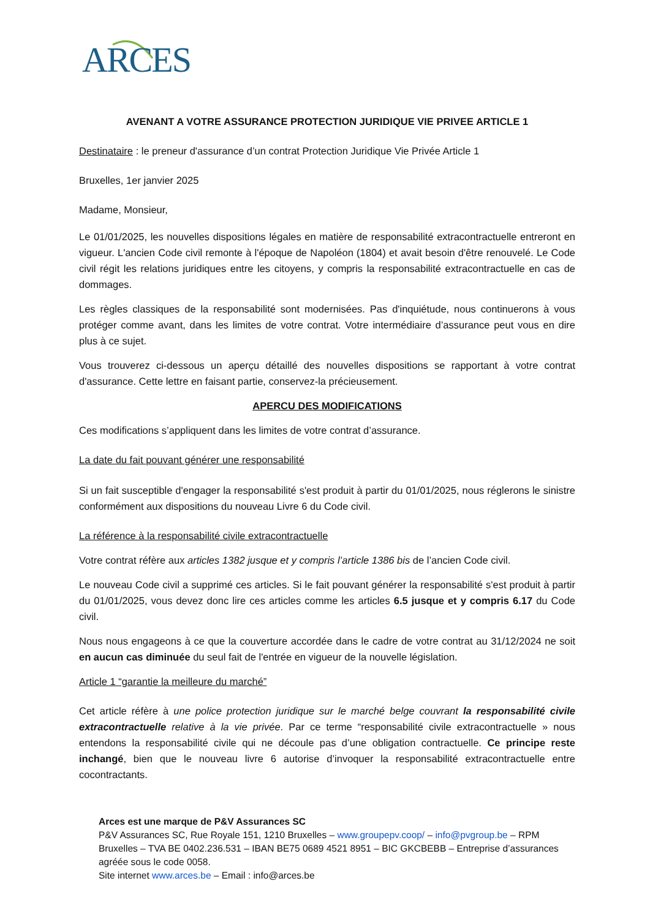ARCES
AVENANT A VOTRE ASSURANCE PROTECTION JURIDIQUE VIE PRIVEE ARTICLE 1
Destinataire : le preneur d'assurance d’un contrat Protection Juridique Vie Privée Article 1
Bruxelles, 1er janvier 2025
Madame, Monsieur,
Le 01/01/2025, les nouvelles dispositions légales en matière de responsabilité extracontractuelle entreront en vigueur. L'ancien Code civil remonte à l'époque de Napoléon (1804) et avait besoin d'être renouvelé. Le Code civil régit les relations juridiques entre les citoyens, y compris la responsabilité extracontractuelle en cas de dommages.
Les règles classiques de la responsabilité sont modernisées. Pas d'inquiétude, nous continuerons à vous protéger comme avant, dans les limites de votre contrat. Votre intermédiaire d’assurance peut vous en dire plus à ce sujet.
Vous trouverez ci-dessous un aperçu détaillé des nouvelles dispositions se rapportant à votre contrat d'assurance. Cette lettre en faisant partie, conservez-la précieusement.
APERCU DES MODIFICATIONS
Ces modifications s’appliquent dans les limites de votre contrat d’assurance.
La date du fait pouvant générer une responsabilité
Si un fait susceptible d'engager la responsabilité s'est produit à partir du 01/01/2025, nous réglerons le sinistre conformément aux dispositions du nouveau Livre 6 du Code civil.
La référence à la responsabilité civile extracontractuelle
Votre contrat réfère aux articles 1382 jusque et y compris l’article 1386 bis de l’ancien Code civil.
Le nouveau Code civil a supprimé ces articles. Si le fait pouvant générer la responsabilité s'est produit à partir du 01/01/2025, vous devez donc lire ces articles comme les articles 6.5 jusque et y compris 6.17 du Code civil.
Nous nous engageons à ce que la couverture accordée dans le cadre de votre contrat au 31/12/2024 ne soit en aucun cas diminuée du seul fait de l'entrée en vigueur de la nouvelle législation.
Article 1 “garantie la meilleure du marché”
Cet article réfère à une police protection juridique sur le marché belge couvrant la responsabilité civile extracontractuelle relative à la vie privée. Par ce terme “responsabilité civile extracontractuelle » nous entendons la responsabilité civile qui ne découle pas d’une obligation contractuelle. Ce principe reste inchangé, bien que le nouveau livre 6 autorise d’invoquer la responsabilité extracontractuelle entre cocontractants.
Arces est une marque de P&V Assurances SC
P&V Assurances SC, Rue Royale 151, 1210 Bruxelles – www.groupepv.coop/ – info@pvgroup.be – RPM Bruxelles – TVA BE 0402.236.531 – IBAN BE75 0689 4521 8951 – BIC GKCBEBB – Entreprise d’assurances agréée sous le code 0058.
Site internet www.arces.be – Email : info@arces.be